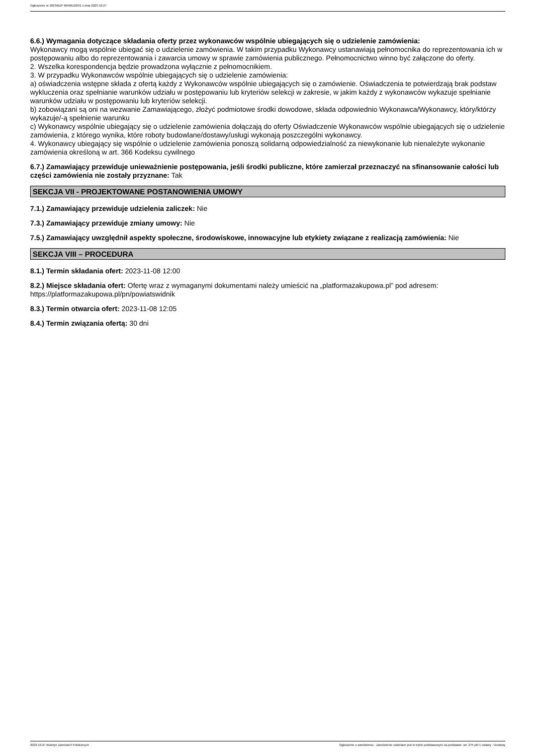Ogłoszenie nr 2023/BZP 00466122/01 z dnia 2023-10-27
6.6.) Wymagania dotyczące składania oferty przez wykonawców wspólnie ubiegających się o udzielenie zamówienia:
Wykonawcy mogą wspólnie ubiegać się o udzielenie zamówienia. W takim przypadku Wykonawcy ustanawiają pełnomocnika do reprezentowania ich w postępowaniu albo do reprezentowania i zawarcia umowy w sprawie zamówienia publicznego. Pełnomocnictwo winno być załączone do oferty.
2. Wszelka korespondencja będzie prowadzona wyłącznie z pełnomocnikiem.
3. W przypadku Wykonawców wspólnie ubiegających się o udzielenie zamówienia:
a) oświadczenia wstępne składa z ofertą każdy z Wykonawców wspólnie ubiegających się o zamówienie. Oświadczenia te potwierdzają brak podstaw wykluczenia oraz spełnianie warunków udziału w postępowaniu lub kryteriów selekcji w zakresie, w jakim każdy z wykonawców wykazuje spełnianie warunków udziału w postępowaniu lub kryteriów selekcji.
b) zobowiązani są oni na wezwanie Zamawiającego, złożyć podmiotowe środki dowodowe, składa odpowiednio Wykonawca/Wykonawcy, który/którzy wykazuje/-ą spełnienie warunku
c) Wykonawcy wspólnie ubiegający się o udzielenie zamówienia dołączają do oferty Oświadczenie Wykonawców wspólnie ubiegających się o udzielenie zamówienia, z którego wynika, które roboty budowlane/dostawy/usługi wykonają poszczególni wykonawcy.
4. Wykonawcy ubiegający się wspólnie o udzielenie zamówienia ponoszą solidarną odpowiedzialność za niewykonanie lub nienależyte wykonanie zamówienia określoną w art. 366 Kodeksu cywilnego
6.7.) Zamawiający przewiduje unieważnienie postępowania, jeśli środki publiczne, które zamierzał przeznaczyć na sfinansowanie całości lub części zamówienia nie zostały przyznane: Tak
SEKCJA VII - PROJEKTOWANE POSTANOWIENIA UMOWY
7.1.) Zamawiający przewiduje udzielenia zaliczek: Nie
7.3.) Zamawiający przewiduje zmiany umowy: Nie
7.5.) Zamawiający uwzględnił aspekty społeczne, środowiskowe, innowacyjne lub etykiety związane z realizacją zamówienia: Nie
SEKCJA VIII – PROCEDURA
8.1.) Termin składania ofert: 2023-11-08 12:00
8.2.) Miejsce składania ofert: Ofertę wraz z wymaganymi dokumentami należy umieścić na „platformazakupowa.pl” pod adresem: https://platformazakupowa.pl/pn/powiatswidnik
8.3.) Termin otwarcia ofert: 2023-11-08 12:05
8.4.) Termin związania ofertą: 30 dni
2023-10-27 Biuletyn Zamówień Publicznych Ogłoszenie o zamówieniu - Zamówienie udzielane jest w trybie podstawowym na podstawie: art. 275 pkt 1 ustawy - Dostawy